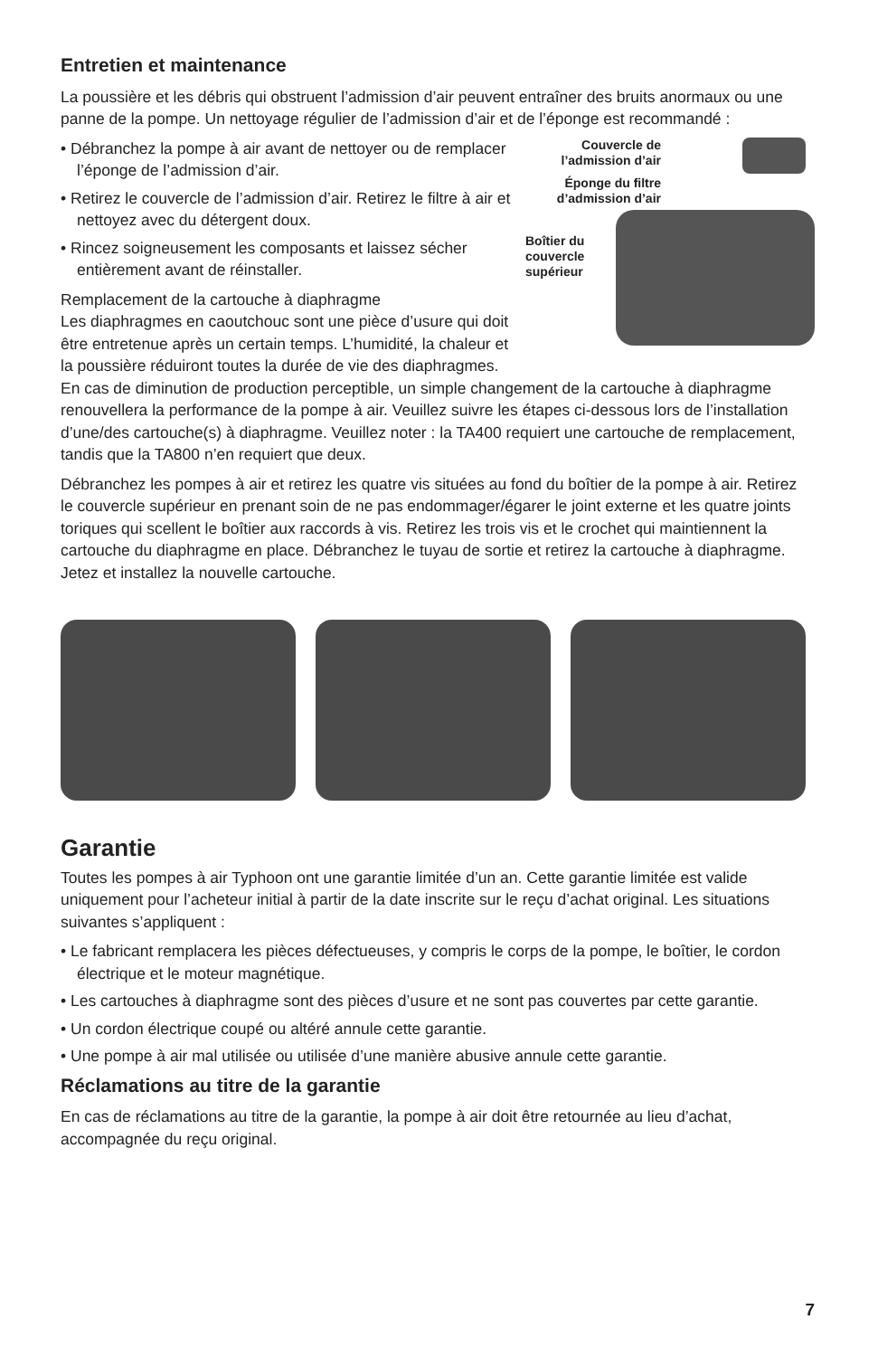Entretien et maintenance
La poussière et les débris qui obstruent l’admission d’air peuvent entraîner des bruits anormaux ou une panne de la pompe. Un nettoyage régulier de l’admission d’air et de l’éponge est recommandé :
Couvercle de l’admission d’air
Éponge du filtre d’admission d’air
Boîtier du couvercle supérieur
• Débranchez la pompe à air avant de nettoyer ou de remplacer l’éponge de l’admission d’air.
• Retirez le couvercle de l’admission d’air. Retirez le filtre à air et nettoyez avec du détergent doux.
• Rincez soigneusement les composants et laissez sécher entièrement avant de réinstaller.
Remplacement de la cartouche à diaphragme
Les diaphragmes en caoutchouc sont une pièce d’usure qui doit être entretenue après un certain temps. L’humidité, la chaleur et la poussière réduiront toutes la durée de vie des diaphragmes. En cas de diminution de production perceptible, un simple changement de la cartouche à diaphragme renouvellera la performance de la pompe à air. Veuillez suivre les étapes ci-dessous lors de l’installation d’une/des cartouche(s) à diaphragme. Veuillez noter : la TA400 requiert une cartouche de remplacement, tandis que la TA800 n’en requiert que deux.
Débranchez les pompes à air et retirez les quatre vis situées au fond du boîtier de la pompe à air. Retirez le couvercle supérieur en prenant soin de ne pas endommager/égarer le joint externe et les quatre joints toriques qui scellent le boîtier aux raccords à vis. Retirez les trois vis et le crochet qui maintiennent la cartouche du diaphragme en place. Débranchez le tuyau de sortie et retirez la cartouche à diaphragme. Jetez et installez la nouvelle cartouche.
Garantie
Toutes les pompes à air Typhoon ont une garantie limitée d’un an. Cette garantie limitée est valide uniquement pour l’acheteur initial à partir de la date inscrite sur le reçu d’achat original. Les situations suivantes s’appliquent :
• Le fabricant remplacera les pièces défectueuses, y compris le corps de la pompe, le boîtier, le cordon électrique et le moteur magnétique.
• Les cartouches à diaphragme sont des pièces d’usure et ne sont pas couvertes par cette garantie.
• Un cordon électrique coupé ou altéré annule cette garantie.
• Une pompe à air mal utilisée ou utilisée d’une manière abusive annule cette garantie.
Réclamations au titre de la garantie
En cas de réclamations au titre de la garantie, la pompe à air doit être retournée au lieu d’achat, accompagnée du reçu original.
7